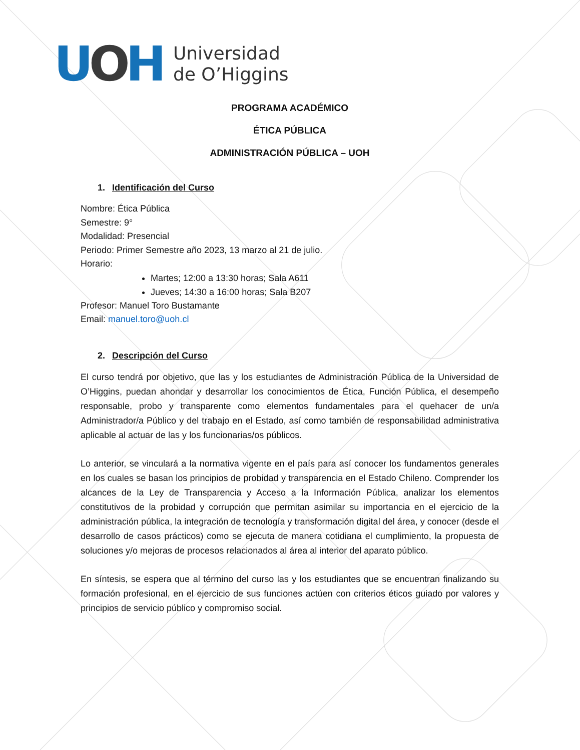UOH
Universidad
de O’Higgins
PROGRAMA ACADÉMICO
ÉTICA PÚBLICA
ADMINISTRACIÓN PÚBLICA – UOH
1. Identificación del Curso
Nombre: Ética Pública
Semestre: 9°
Modalidad: Presencial
Periodo: Primer Semestre año 2023, 13 marzo al 21 de julio.
Horario:
Martes; 12:00 a 13:30 horas; Sala A611
Jueves; 14:30 a 16:00 horas; Sala B207
Profesor: Manuel Toro Bustamante
Email: manuel.toro@uoh.cl
2. Descripción del Curso
El curso tendrá por objetivo, que las y los estudiantes de Administración Pública de la Universidad de O’Higgins, puedan ahondar y desarrollar los conocimientos de Ética, Función Pública, el desempeño responsable, probo y transparente como elementos fundamentales para el quehacer de un/a Administrador/a Público y del trabajo en el Estado, así como también de responsabilidad administrativa aplicable al actuar de las y los funcionarias/os públicos.
Lo anterior, se vinculará a la normativa vigente en el país para así conocer los fundamentos generales en los cuales se basan los principios de probidad y transparencia en el Estado Chileno. Comprender los alcances de la Ley de Transparencia y Acceso a la Información Pública, analizar los elementos constitutivos de la probidad y corrupción que permitan asimilar su importancia en el ejercicio de la administración pública, la integración de tecnología y transformación digital del área, y conocer (desde el desarrollo de casos prácticos) como se ejecuta de manera cotidiana el cumplimiento, la propuesta de soluciones y/o mejoras de procesos relacionados al área al interior del aparato público.
En síntesis, se espera que al término del curso las y los estudiantes que se encuentran finalizando su formación profesional, en el ejercicio de sus funciones actúen con criterios éticos guiado por valores y principios de servicio público y compromiso social.